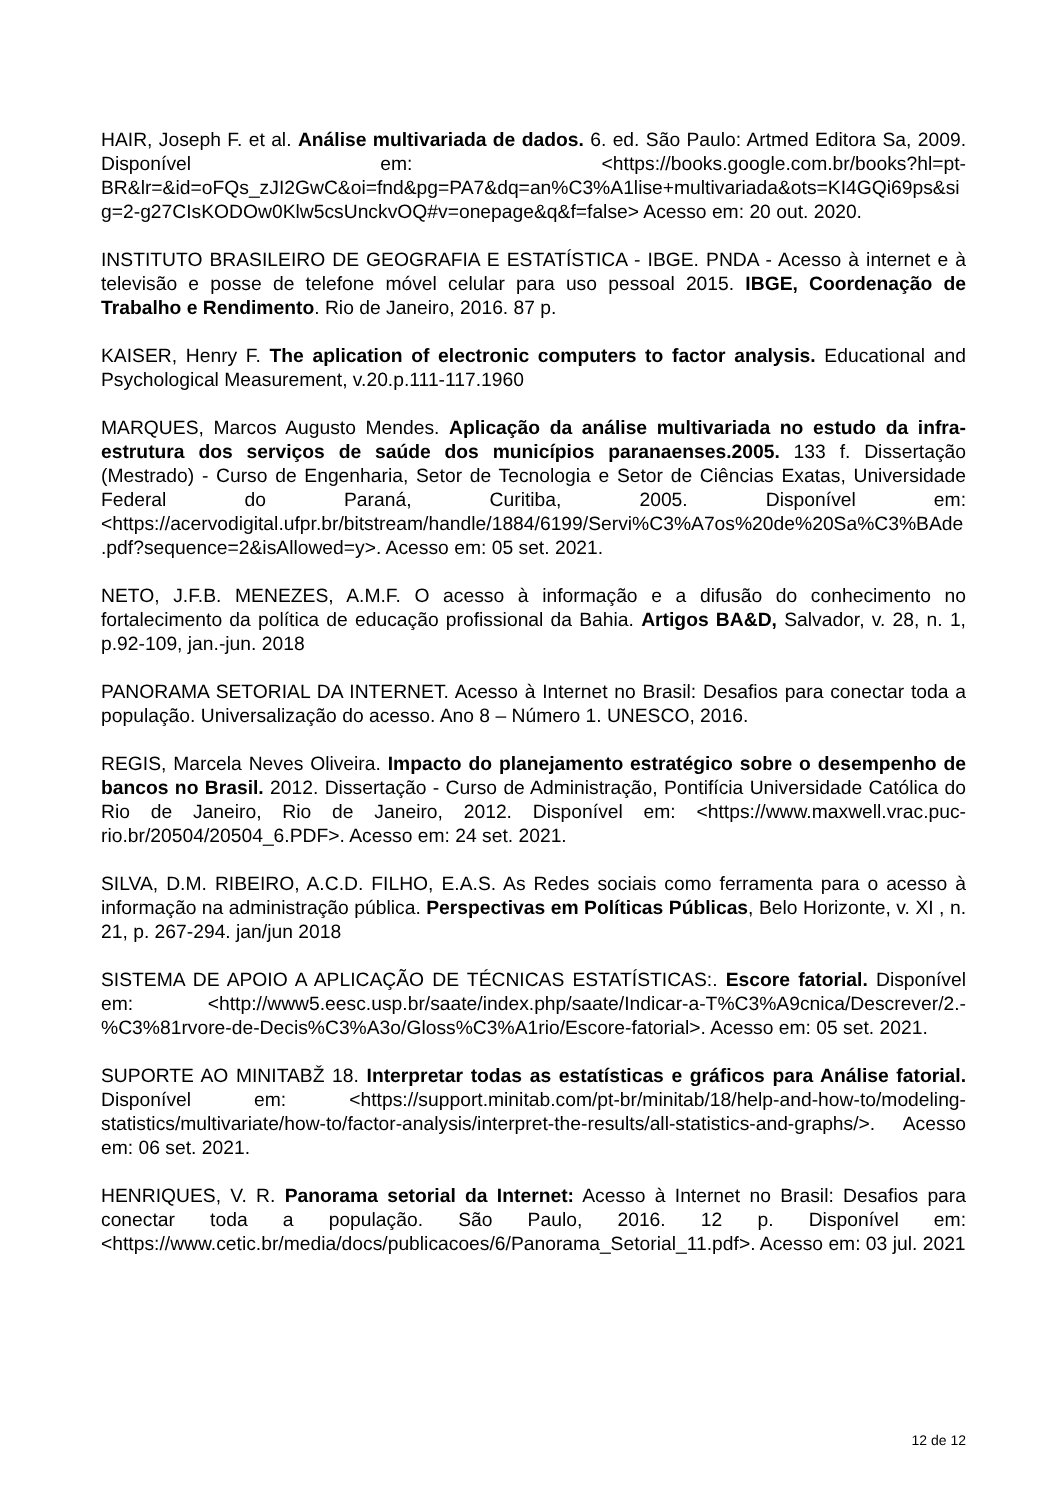HAIR, Joseph F. et al. Análise multivariada de dados. 6. ed. São Paulo: Artmed Editora Sa, 2009. Disponível em: <https://books.google.com.br/books?hl=pt-BR&lr=&id=oFQs_zJI2GwC&oi=fnd&pg=PA7&dq=an%C3%A1lise+multivariada&ots=KI4GQi69ps&sig=2-g27CIsKODOw0Klw5csUnckvOQ#v=onepage&q&f=false> Acesso em: 20 out. 2020.
INSTITUTO BRASILEIRO DE GEOGRAFIA E ESTATÍSTICA - IBGE. PNDA - Acesso à internet e à televisão e posse de telefone móvel celular para uso pessoal 2015. IBGE, Coordenação de Trabalho e Rendimento. Rio de Janeiro, 2016. 87 p.
KAISER, Henry F. The aplication of electronic computers to factor analysis. Educational and Psychological Measurement, v.20.p.111-117.1960
MARQUES, Marcos Augusto Mendes. Aplicação da análise multivariada no estudo da infra-estrutura dos serviços de saúde dos municípios paranaenses.2005. 133 f. Dissertação (Mestrado) - Curso de Engenharia, Setor de Tecnologia e Setor de Ciências Exatas, Universidade Federal do Paraná, Curitiba, 2005. Disponível em: <https://acervodigital.ufpr.br/bitstream/handle/1884/6199/Servi%C3%A7os%20de%20Sa%C3%BAde.pdf?sequence=2&isAllowed=y>. Acesso em: 05 set. 2021.
NETO, J.F.B. MENEZES, A.M.F. O acesso à informação e a difusão do conhecimento no fortalecimento da política de educação profissional da Bahia. Artigos BA&D, Salvador, v. 28, n. 1, p.92-109, jan.-jun. 2018
PANORAMA SETORIAL DA INTERNET. Acesso à Internet no Brasil: Desafios para conectar toda a população. Universalização do acesso. Ano 8 – Número 1. UNESCO, 2016.
REGIS, Marcela Neves Oliveira. Impacto do planejamento estratégico sobre o desempenho de bancos no Brasil. 2012. Dissertação - Curso de Administração, Pontifícia Universidade Católica do Rio de Janeiro, Rio de Janeiro, 2012. Disponível em: <https://www.maxwell.vrac.puc-rio.br/20504/20504_6.PDF>. Acesso em: 24 set. 2021.
SILVA, D.M. RIBEIRO, A.C.D. FILHO, E.A.S. As Redes sociais como ferramenta para o acesso à informação na administração pública. Perspectivas em Políticas Públicas, Belo Horizonte, v. XI , n. 21, p. 267-294. jan/jun 2018
SISTEMA DE APOIO A APLICAÇÃO DE TÉCNICAS ESTATÍSTICAS:. Escore fatorial. Disponível em: <http://www5.eesc.usp.br/saate/index.php/saate/Indicar-a-T%C3%A9cnica/Descrever/2.-%C3%81rvore-de-Decis%C3%A3o/Gloss%C3%A1rio/Escore-fatorial>. Acesso em: 05 set. 2021.
SUPORTE AO MINITABŽ 18. Interpretar todas as estatísticas e gráficos para Análise fatorial. Disponível em: <https://support.minitab.com/pt-br/minitab/18/help-and-how-to/modeling-statistics/multivariate/how-to/factor-analysis/interpret-the-results/all-statistics-and-graphs/>. Acesso em: 06 set. 2021.
HENRIQUES, V. R. Panorama setorial da Internet: Acesso à Internet no Brasil: Desafios para conectar toda a população. São Paulo, 2016. 12 p. Disponível em: <https://www.cetic.br/media/docs/publicacoes/6/Panorama_Setorial_11.pdf>. Acesso em: 03 jul. 2021
12 de 12